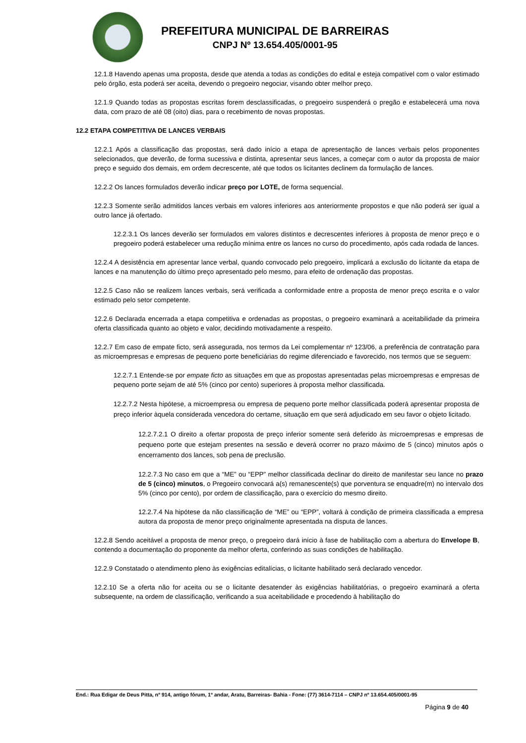PREFEITURA MUNICIPAL DE BARREIRAS
CNPJ Nº 13.654.405/0001-95
12.1.8 Havendo apenas uma proposta, desde que atenda a todas as condições do edital e esteja compatível com o valor estimado pelo órgão, esta poderá ser aceita, devendo o pregoeiro negociar, visando obter melhor preço.
12.1.9 Quando todas as propostas escritas forem desclassificadas, o pregoeiro suspenderá o pregão e estabelecerá uma nova data, com prazo de até 08 (oito) dias, para o recebimento de novas propostas.
12.2 ETAPA COMPETITIVA DE LANCES VERBAIS
12.2.1 Após a classificação das propostas, será dado início a etapa de apresentação de lances verbais pelos proponentes selecionados, que deverão, de forma sucessiva e distinta, apresentar seus lances, a começar com o autor da proposta de maior preço e seguido dos demais, em ordem decrescente, até que todos os licitantes declinem da formulação de lances.
12.2.2 Os lances formulados deverão indicar preço por LOTE, de forma sequencial.
12.2.3 Somente serão admitidos lances verbais em valores inferiores aos anteriormente propostos e que não poderá ser igual a outro lance já ofertado.
12.2.3.1 Os lances deverão ser formulados em valores distintos e decrescentes inferiores à proposta de menor preço e o pregoeiro poderá estabelecer uma redução mínima entre os lances no curso do procedimento, após cada rodada de lances.
12.2.4 A desistência em apresentar lance verbal, quando convocado pelo pregoeiro, implicará a exclusão do licitante da etapa de lances e na manutenção do último preço apresentado pelo mesmo, para efeito de ordenação das propostas.
12.2.5 Caso não se realizem lances verbais, será verificada a conformidade entre a proposta de menor preço escrita e o valor estimado pelo setor competente.
12.2.6 Declarada encerrada a etapa competitiva e ordenadas as propostas, o pregoeiro examinará a aceitabilidade da primeira oferta classificada quanto ao objeto e valor, decidindo motivadamente a respeito.
12.2.7 Em caso de empate ficto, será assegurada, nos termos da Lei complementar nº 123/06, a preferência de contratação para as microempresas e empresas de pequeno porte beneficiárias do regime diferenciado e favorecido, nos termos que se seguem:
12.2.7.1 Entende-se por empate ficto as situações em que as propostas apresentadas pelas microempresas e empresas de pequeno porte sejam de até 5% (cinco por cento) superiores à proposta melhor classificada.
12.2.7.2 Nesta hipótese, a microempresa ou empresa de pequeno porte melhor classificada poderá apresentar proposta de preço inferior àquela considerada vencedora do certame, situação em que será adjudicado em seu favor o objeto licitado.
12.2.7.2.1 O direito a ofertar proposta de preço inferior somente será deferido às microempresas e empresas de pequeno porte que estejam presentes na sessão e deverá ocorrer no prazo máximo de 5 (cinco) minutos após o encerramento dos lances, sob pena de preclusão.
12.2.7.3 No caso em que a “ME” ou “EPP” melhor classificada declinar do direito de manifestar seu lance no prazo de 5 (cinco) minutos, o Pregoeiro convocará a(s) remanescente(s) que porventura se enquadre(m) no intervalo dos 5% (cinco por cento), por ordem de classificação, para o exercício do mesmo direito.
12.2.7.4 Na hipótese da não classificação de “ME” ou “EPP”, voltará à condição de primeira classificada a empresa autora da proposta de menor preço originalmente apresentada na disputa de lances.
12.2.8 Sendo aceitável a proposta de menor preço, o pregoeiro dará início à fase de habilitação com a abertura do Envelope B, contendo a documentação do proponente da melhor oferta, conferindo as suas condições de habilitação.
12.2.9 Constatado o atendimento pleno às exigências editalícias, o licitante habilitado será declarado vencedor.
12.2.10 Se a oferta não for aceita ou se o licitante desatender às exigências habilitatórias, o pregoeiro examinará a oferta subsequente, na ordem de classificação, verificando a sua aceitabilidade e procedendo à habilitação do
End.: Rua Edigar de Deus Pitta, nº 914, antigo fórum, 1º andar, Aratu, Barreiras- Bahia - Fone: (77) 3614-7114 – CNPJ nº 13.654.405/0001-95
Página 9 de 40